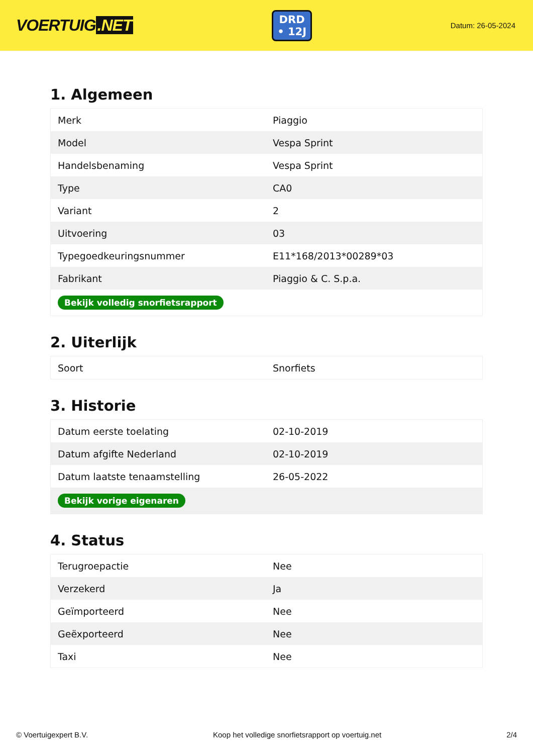VOERTUIG.NET
DRD
• 12J
Datum: 26-05-2024
1. Algemeen
| Merk | Piaggio |
| Model | Vespa Sprint |
| Handelsbenaming | Vespa Sprint |
| Type | CA0 |
| Variant | 2 |
| Uitvoering | 03 |
| Typegoedkeuringsnummer | E11*168/2013*00289*03 |
| Fabrikant | Piaggio & C. S.p.a. |
| Bekijk volledig snorfietsrapport | |
2. Uiterlijk
| Soort | Snorfiets |
3. Historie
| Datum eerste toelating | 02-10-2019 |
| Datum afgifte Nederland | 02-10-2019 |
| Datum laatste tenaamstelling | 26-05-2022 |
| Bekijk vorige eigenaren | |
4. Status
| Terugroepactie | Nee |
| Verzekerd | Ja |
| Geïmporteerd | Nee |
| Geëxporteerd | Nee |
| Taxi | Nee |
© Voertuigexpert B.V. Koop het volledige snorfietsrapport op voertuig.net 2/4